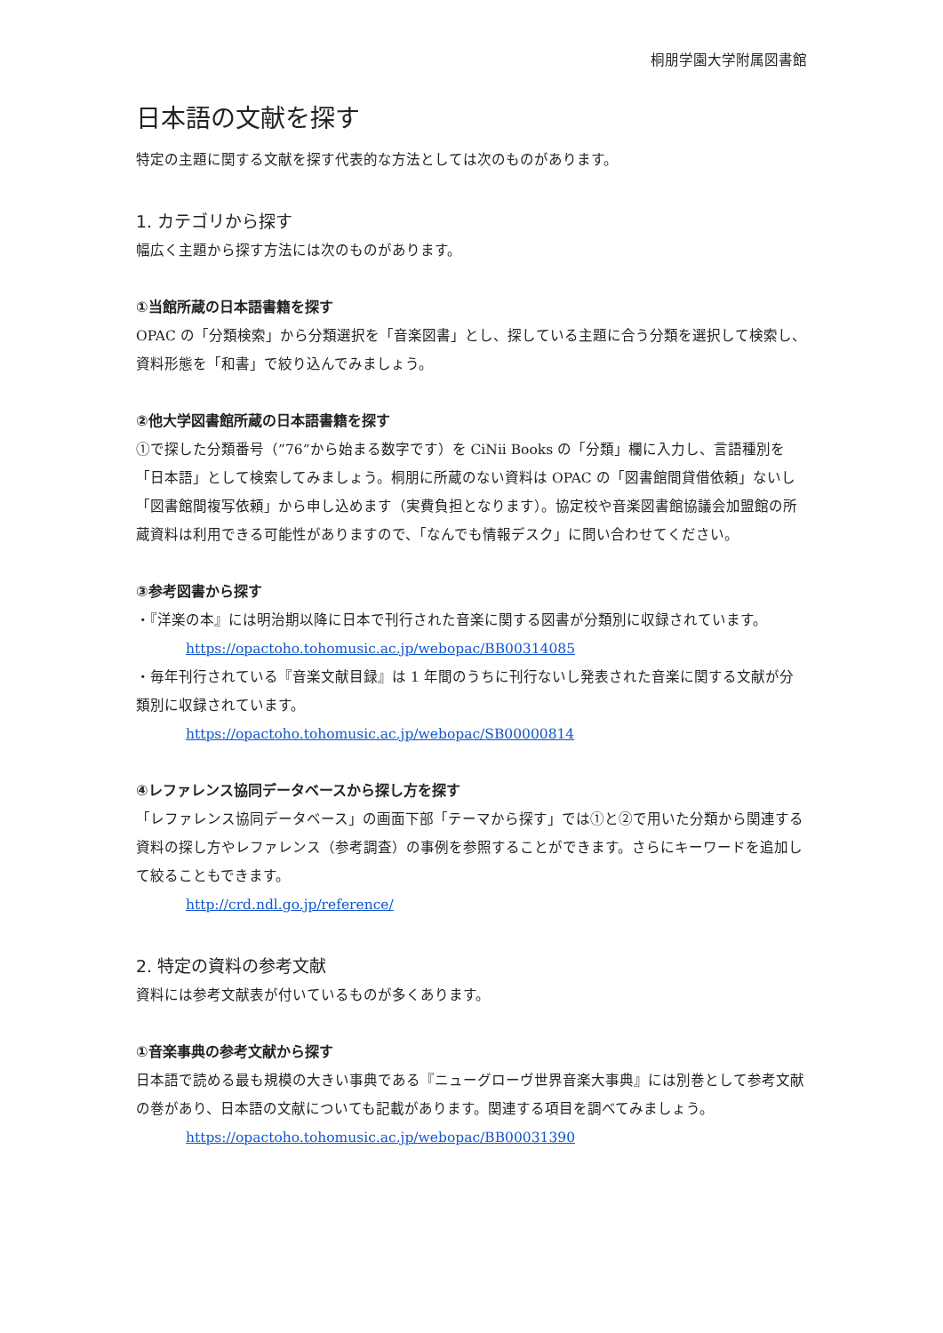桐朋学園大学附属図書館
日本語の文献を探す
特定の主題に関する文献を探す代表的な方法としては次のものがあります。
1. カテゴリから探す
幅広く主題から探す方法には次のものがあります。
①当館所蔵の日本語書籍を探す
OPAC の「分類検索」から分類選択を「音楽図書」とし、探している主題に合う分類を選択して検索し、資料形態を「和書」で絞り込んでみましょう。
②他大学図書館所蔵の日本語書籍を探す
①で探した分類番号（”76”から始まる数字です）を CiNii Books の「分類」欄に入力し、言語種別を「日本語」として検索してみましょう。桐朋に所蔵のない資料は OPAC の「図書館間貸借依頼」ないし「図書館間複写依頼」から申し込めます（実費負担となります）。協定校や音楽図書館協議会加盟館の所蔵資料は利用できる可能性がありますので、「なんでも情報デスク」に問い合わせてください。
③参考図書から探す
・『洋楽の本』には明治期以降に日本で刊行された音楽に関する図書が分類別に収録されています。
https://opactoho.tohomusic.ac.jp/webopac/BB00314085
・毎年刊行されている『音楽文献目録』は 1 年間のうちに刊行ないし発表された音楽に関する文献が分類別に収録されています。
https://opactoho.tohomusic.ac.jp/webopac/SB00000814
④レファレンス協同データベースから探し方を探す
「レファレンス協同データベース」の画面下部「テーマから探す」では①と②で用いた分類から関連する資料の探し方やレファレンス（参考調査）の事例を参照することができます。さらにキーワードを追加して絞ることもできます。
http://crd.ndl.go.jp/reference/
2. 特定の資料の参考文献
資料には参考文献表が付いているものが多くあります。
①音楽事典の参考文献から探す
日本語で読める最も規模の大きい事典である『ニューグローヴ世界音楽大事典』には別巻として参考文献の巻があり、日本語の文献についても記載があります。関連する項目を調べてみましょう。
https://opactoho.tohomusic.ac.jp/webopac/BB00031390